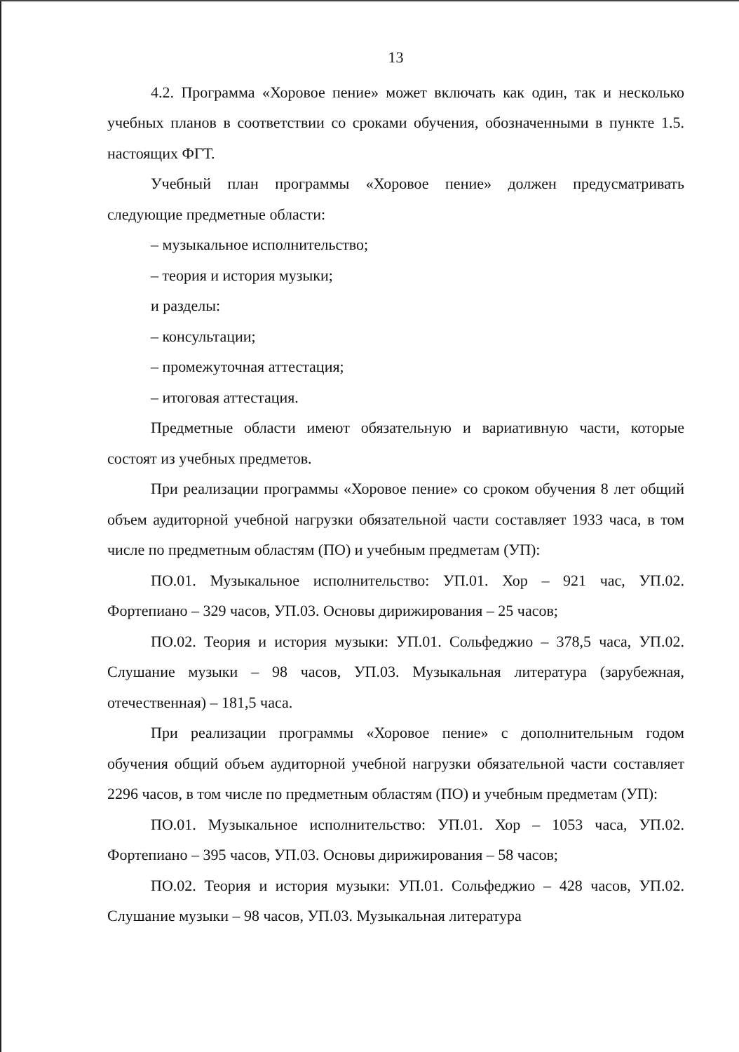13
4.2. Программа «Хоровое пение» может включать как один, так и несколько учебных планов в соответствии со сроками обучения, обозначенными в пункте 1.5. настоящих ФГТ.
Учебный план программы «Хоровое пение» должен предусматривать следующие предметные области:
– музыкальное исполнительство;
– теория и история музыки;
и разделы:
– консультации;
– промежуточная аттестация;
– итоговая аттестация.
Предметные области имеют обязательную и вариативную части, которые состоят из учебных предметов.
При реализации программы «Хоровое пение» со сроком обучения 8 лет общий объем аудиторной учебной нагрузки обязательной части составляет 1933 часа, в том числе по предметным областям (ПО) и учебным предметам (УП):
ПО.01. Музыкальное исполнительство: УП.01. Хор – 921 час, УП.02. Фортепиано – 329 часов, УП.03. Основы дирижирования – 25 часов;
ПО.02. Теория и история музыки: УП.01. Сольфеджио – 378,5 часа, УП.02. Слушание музыки – 98 часов, УП.03. Музыкальная литература (зарубежная, отечественная) – 181,5 часа.
При реализации программы «Хоровое пение» с дополнительным годом обучения общий объем аудиторной учебной нагрузки обязательной части составляет 2296 часов, в том числе по предметным областям (ПО) и учебным предметам (УП):
ПО.01. Музыкальное исполнительство: УП.01. Хор – 1053 часа, УП.02. Фортепиано – 395 часов, УП.03. Основы дирижирования – 58 часов;
ПО.02. Теория и история музыки: УП.01. Сольфеджио – 428 часов, УП.02. Слушание музыки – 98 часов, УП.03. Музыкальная литература